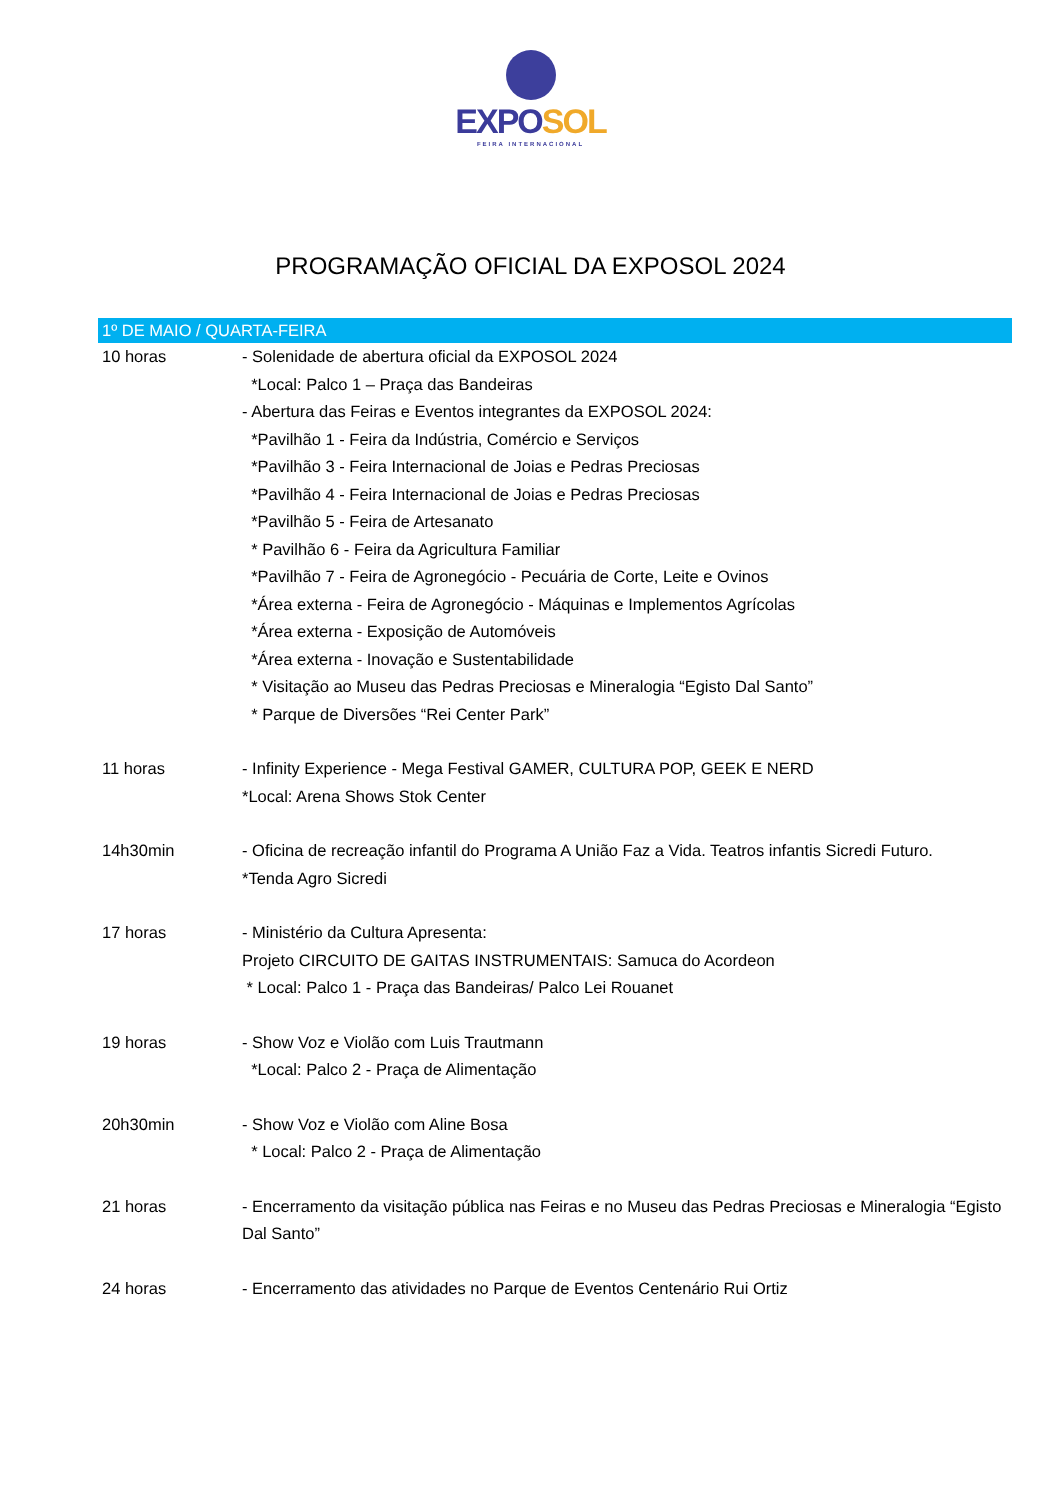EXPO SOL
FEIRA INTERNACIONAL
PROGRAMAÇÃO OFICIAL DA EXPOSOL 2024
| 1º DE MAIO / QUARTA-FEIRA | |
| --- | --- |
| 10 horas | - Solenidade de abertura oficial da EXPOSOL 2024 *Local: Palco 1 – Praça das Bandeiras - Abertura das Feiras e Eventos integrantes da EXPOSOL 2024: *Pavilhão 1 - Feira da Indústria, Comércio e Serviços *Pavilhão 3 - Feira Internacional de Joias e Pedras Preciosas *Pavilhão 4 - Feira Internacional de Joias e Pedras Preciosas *Pavilhão 5 - Feira de Artesanato * Pavilhão 6 - Feira da Agricultura Familiar *Pavilhão 7 - Feira de Agronegócio - Pecuária de Corte, Leite e Ovinos *Área externa - Feira de Agronegócio - Máquinas e Implementos Agrícolas *Área externa - Exposição de Automóveis *Área externa - Inovação e Sustentabilidade * Visitação ao Museu das Pedras Preciosas e Mineralogia “Egisto Dal Santo” * Parque de Diversões “Rei Center Park” |
| 11 horas | - Infinity Experience - Mega Festival GAMER, CULTURA POP, GEEK E NERD *Local: Arena Shows Stok Center |
| 14h30min | - Oficina de recreação infantil do Programa A União Faz a Vida. Teatros infantis Sicredi Futuro. *Tenda Agro Sicredi |
| 17 horas | - Ministério da Cultura Apresenta: Projeto CIRCUITO DE GAITAS INSTRUMENTAIS: Samuca do Acordeon * Local: Palco 1 - Praça das Bandeiras/ Palco Lei Rouanet |
| 19 horas | - Show Voz e Violão com Luis Trautmann *Local: Palco 2 - Praça de Alimentação |
| 20h30min | - Show Voz e Violão com Aline Bosa * Local: Palco 2 - Praça de Alimentação |
| 21 horas | - Encerramento da visitação pública nas Feiras e no Museu das Pedras Preciosas e Mineralogia “Egisto Dal Santo” |
| 24 horas | - Encerramento das atividades no Parque de Eventos Centenário Rui Ortiz |